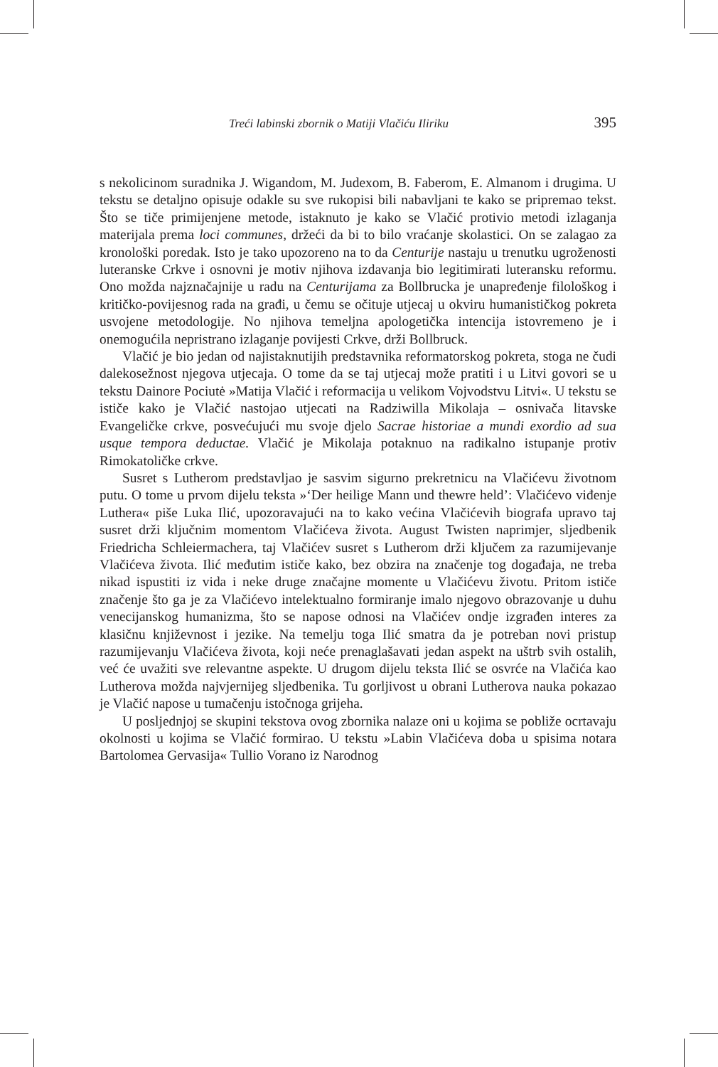Treći labinski zbornik o Matiji Vlačiću Iliriku 395
s nekolicinom suradnika J. Wigandom, M. Judexom, B. Faberom, E. Almanom i drugima. U tekstu se detaljno opisuje odakle su sve rukopisi bili nabavljani te kako se pripremao tekst. Što se tiče primijenjene metode, istaknuto je kako se Vlačić protivio metodi izlaganja materijala prema loci communes, držeći da bi to bilo vraćanje skolastici. On se zalagao za kronološki poredak. Isto je tako upozoreno na to da Centurije nastaju u trenutku ugroženosti luteranske Crkve i osnovni je motiv njihova izdavanja bio legitimirati luteransku reformu. Ono možda najznačajnije u radu na Centurijama za Bollbrucka je unapređenje filološkog i kritičko-povijesnog rada na građi, u čemu se očituje utjecaj u okviru humanističkog pokreta usvojene metodologije. No njihova temeljna apologetička intencija istovremeno je i onemogućila nepristrano izlaganje povijesti Crkve, drži Bollbruck.
Vlačić je bio jedan od najistaknutijih predstavnika reformatorskog pokreta, stoga ne čudi dalekosežnost njegova utjecaja. O tome da se taj utjecaj može pratiti i u Litvi govori se u tekstu Dainore Pociutė »Matija Vlačić i reformacija u velikom Vojvodstvu Litvi«. U tekstu se ističe kako je Vlačić nastojao utjecati na Radziwilla Mikolaja – osnivača litavske Evangeličke crkve, posvećujući mu svoje djelo Sacrae historiae a mundi exordio ad sua usque tempora deductae. Vlačić je Mikolaja potaknuo na radikalno istupanje protiv Rimokatoličke crkve.
Susret s Lutherom predstavljao je sasvim sigurno prekretnicu na Vlačićevu životnom putu. O tome u prvom dijelu teksta »‘Der heilige Mann und thewre held’: Vlačićevo viđenje Luthera« piše Luka Ilić, upozoravajući na to kako većina Vlačićevih biografa upravo taj susret drži ključnim momentom Vlačićeva života. August Twisten naprimjer, sljedbenik Friedricha Schleiermachera, taj Vlačićev susret s Lutherom drži ključem za razumijevanje Vlačićeva života. Ilić međutim ističe kako, bez obzira na značenje tog događaja, ne treba nikad ispustiti iz vida i neke druge značajne momente u Vlačićevu životu. Pritom ističe značenje što ga je za Vlačićevo intelektualno formiranje imalo njegovo obrazovanje u duhu venecijanskog humanizma, što se napose odnosi na Vlačićev ondje izgrađen interes za klasičnu književnost i jezike. Na temelju toga Ilić smatra da je potreban novi pristup razumijevanju Vlačićeva života, koji neće prenaglašavati jedan aspekt na uštrb svih ostalih, već će uvažiti sve relevantne aspekte. U drugom dijelu teksta Ilić se osvrće na Vlačića kao Lutherova možda najvjernijeg sljedbenika. Tu gorljivost u obrani Lutherova nauka pokazao je Vlačić napose u tumačenju istočnoga grijeha.
U posljednjoj se skupini tekstova ovog zbornika nalaze oni u kojima se pobliže ocrtavaju okolnosti u kojima se Vlačić formirao. U tekstu »Labin Vlačićeva doba u spisima notara Bartolomea Gervasija« Tullio Vorano iz Narodnog